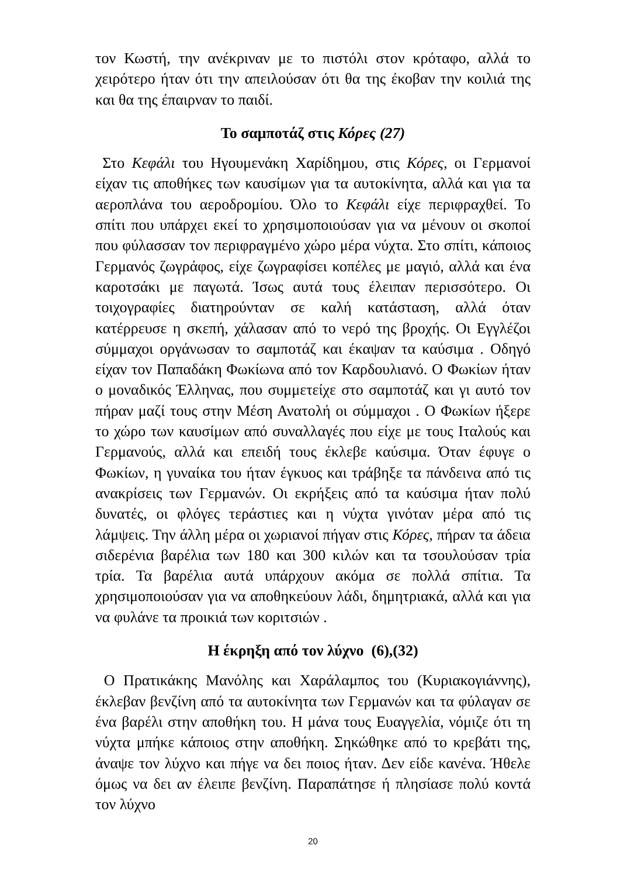τον Κωστή, την ανέκριναν με το πιστόλι στον κρόταφο, αλλά το χειρότερο ήταν ότι την απειλούσαν ότι θα της έκοβαν την κοιλιά της και θα της έπαιρναν το παιδί.
Το σαμποτάζ στις Κόρες (27)
Στο Κεφάλι του Ηγουμενάκη Χαρίδημου, στις Κόρες, οι Γερμανοί είχαν τις αποθήκες των καυσίμων για τα αυτοκίνητα, αλλά και για τα αεροπλάνα του αεροδρομίου. Όλο το Κεφάλι είχε περιφραχθεί. Το σπίτι που υπάρχει εκεί το χρησιμοποιούσαν για να μένουν οι σκοποί που φύλασσαν τον περιφραγμένο χώρο μέρα νύχτα. Στο σπίτι, κάποιος Γερμανός ζωγράφος, είχε ζωγραφίσει κοπέλες με μαγιό, αλλά και ένα καροτσάκι με παγωτά. Ίσως αυτά τους έλειπαν περισσότερο. Οι τοιχογραφίες διατηρούνταν σε καλή κατάσταση, αλλά όταν κατέρρευσε η σκεπή, χάλασαν από το νερό της βροχής. Οι Εγγλέζοι σύμμαχοι οργάνωσαν το σαμποτάζ και έκαψαν τα καύσιμα . Οδηγό είχαν τον Παπαδάκη Φωκίωνα από τον Καρδουλιανό. Ο Φωκίων ήταν ο μοναδικός Έλληνας, που συμμετείχε στο σαμποτάζ και γι αυτό τον πήραν μαζί τους στην Μέση Ανατολή οι σύμμαχοι . Ο Φωκίων ήξερε το χώρο των καυσίμων από συναλλαγές που είχε με τους Ιταλούς και Γερμανούς, αλλά και επειδή τους έκλεβε καύσιμα. Όταν έφυγε ο Φωκίων, η γυναίκα του ήταν έγκυος και τράβηξε τα πάνδεινα από τις ανακρίσεις των Γερμανών. Οι εκρήξεις από τα καύσιμα ήταν πολύ δυνατές, οι φλόγες τεράστιες και η νύχτα γινόταν μέρα από τις λάμψεις. Την άλλη μέρα οι χωριανοί πήγαν στις Κόρες, πήραν τα άδεια σιδερένια βαρέλια των 180 και 300 κιλών και τα τσουλούσαν τρία τρία. Τα βαρέλια αυτά υπάρχουν ακόμα σε πολλά σπίτια. Τα χρησιμοποιούσαν για να αποθηκεύουν λάδι, δημητριακά, αλλά και για να φυλάνε τα προικιά των κοριτσιών .
Η έκρηξη από τον λύχνο (6),(32)
Ο Πρατικάκης Μανόλης και Χαράλαμπος του (Κυριακογιάννης), έκλεβαν βενζίνη από τα αυτοκίνητα των Γερμανών και τα φύλαγαν σε ένα βαρέλι στην αποθήκη του. Η μάνα τους Ευαγγελία, νόμιζε ότι τη νύχτα μπήκε κάποιος στην αποθήκη. Σηκώθηκε από το κρεβάτι της, άναψε τον λύχνο και πήγε να δει ποιος ήταν. Δεν είδε κανένα. Ήθελε όμως να δει αν έλειπε βενζίνη. Παραπάτησε ή πλησίασε πολύ κοντά τον λύχνο
20